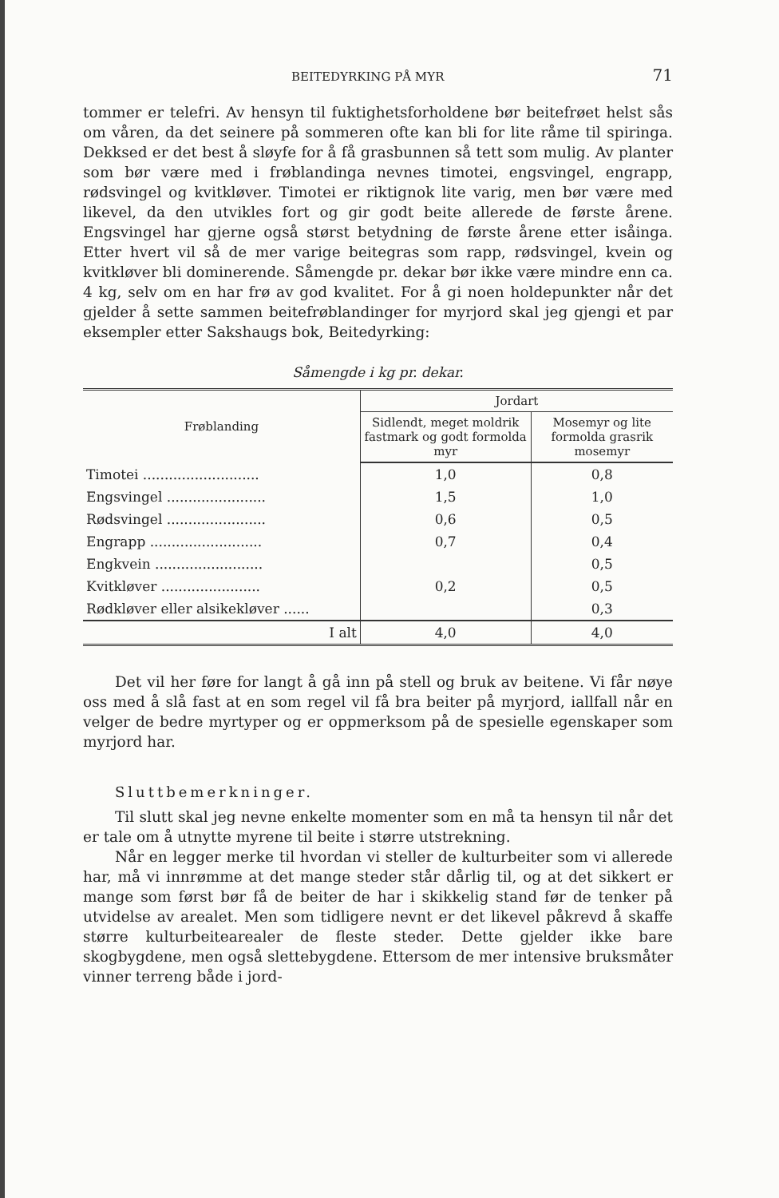BEITEDYRKING PÅ MYR 71
tommer er telefri. Av hensyn til fuktighetsforholdene bør beitefrøet helst sås om våren, da det seinere på sommeren ofte kan bli for lite råme til spiringa. Dekksed er det best å sløyfe for å få grasbunnen så tett som mulig. Av planter som bør være med i frøblandinga nevnes timotei, engsvingel, engrapp, rødsvingel og kvitkløver. Timotei er riktignok lite varig, men bør være med likevel, da den utvikles fort og gir godt beite allerede de første årene. Engsvingel har gjerne også størst betydning de første årene etter isåinga. Etter hvert vil så de mer varige beitegras som rapp, rødsvingel, kvein og kvitkløver bli dominerende. Såmengde pr. dekar bør ikke være mindre enn ca. 4 kg, selv om en har frø av god kvalitet. For å gi noen holdepunkter når det gjelder å sette sammen beitefrøblandinger for myrjord skal jeg gjengi et par eksempler etter Sakshaugs bok, Beitedyrking:
Såmengde i kg pr. dekar.
| Frøblanding | Jordart | |
| --- | --- | --- |
| | Sidlendt, meget moldrik fastmark og godt formolda myr | Mosemyr og lite formolda grasrik mosemyr |
| Timotei ........................... | 1,0 | 0,8 |
| Engsvingel ....................... | 1,5 | 1,0 |
| Rødsvingel ....................... | 0,6 | 0,5 |
| Engrapp .......................... | 0,7 | 0,4 |
| Engkvein ......................... | | 0,5 |
| Kvitkløver ....................... | 0,2 | 0,5 |
| Rødkløver eller alsikekløver ...... | | 0,3 |
| I alt | 4,0 | 4,0 |
Det vil her føre for langt å gå inn på stell og bruk av beitene. Vi får nøye oss med å slå fast at en som regel vil få bra beiter på myrjord, iallfall når en velger de bedre myrtyper og er oppmerksom på de spesielle egenskaper som myrjord har.
Sluttbemerkninger.
Til slutt skal jeg nevne enkelte momenter som en må ta hensyn til når det er tale om å utnytte myrene til beite i større utstrekning.
Når en legger merke til hvordan vi steller de kulturbeiter som vi allerede har, må vi innrømme at det mange steder står dårlig til, og at det sikkert er mange som først bør få de beiter de har i skikkelig stand før de tenker på utvidelse av arealet. Men som tidligere nevnt er det likevel påkrevd å skaffe større kulturbeitearealer de fleste steder. Dette gjelder ikke bare skogbygdene, men også slettebygdene. Ettersom de mer intensive bruksmåter vinner terreng både i jord-